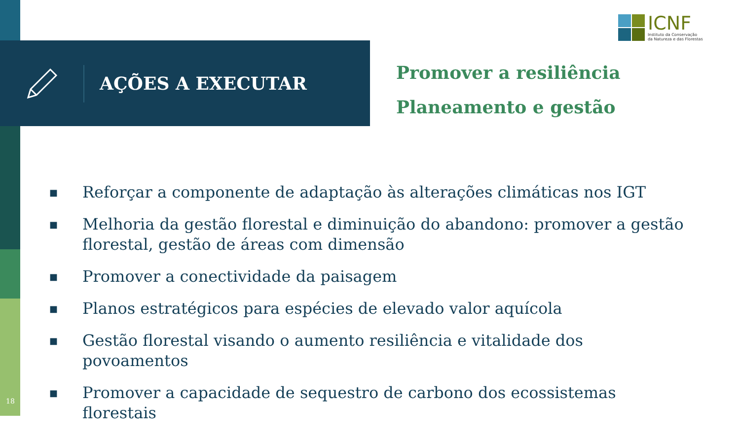ICNF
Instituto da Conservação
da Natureza e das Florestas
AÇÕES A EXECUTAR
Promover a resiliência
Planeamento e gestão
■ Reforçar a componente de adaptação às alterações climáticas nos IGT
■ Melhoria da gestão florestal e diminuição do abandono: promover a gestão florestal, gestão de áreas com dimensão
■ Promover a conectividade da paisagem
■ Planos estratégicos para espécies de elevado valor aquícola
■ Gestão florestal visando o aumento resiliência e vitalidade dos povoamentos
■ Promover a capacidade de sequestro de carbono dos ecossistemas florestais
18